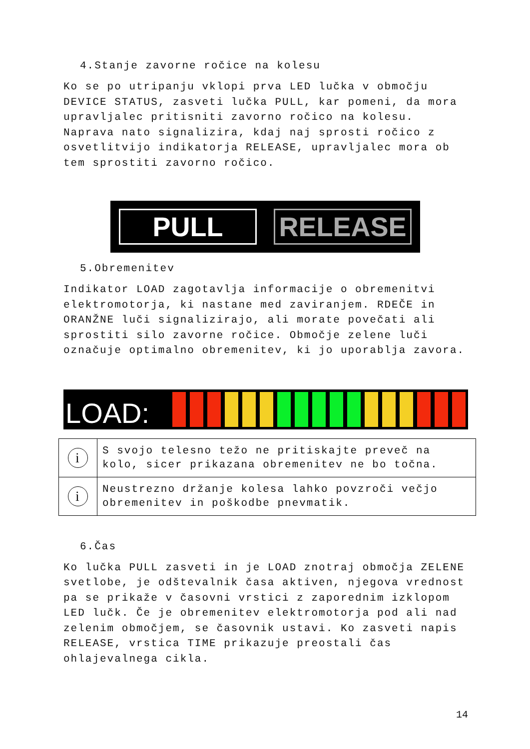4.Stanje zavorne ročice na kolesu
Ko se po utripanju vklopi prva LED lučka v območju DEVICE STATUS, zasveti lučka PULL, kar pomeni, da mora upravljalec pritisniti zavorno ročico na kolesu. Naprava nato signalizira, kdaj naj sprosti ročico z osvetlitvijo indikatorja RELEASE, upravljalec mora ob tem sprostiti zavorno ročico.
PULL RELEASE
5.Obremenitev
Indikator LOAD zagotavlja informacije o obremenitvi elektromotorja, ki nastane med zaviranjem. RDEČE in ORANŽNE luči signalizirajo, ali morate povečati ali sprostiti silo zavorne ročice. Območje zelene luči označuje optimalno obremenitev, ki jo uporablja zavora.
LOAD:
| i | S svojo telesno težo ne pritiskajte preveč na kolo, sicer prikazana obremenitev ne bo točna. |
| i | Neustrezno držanje kolesa lahko povzroči večjo obremenitev in poškodbe pnevmatik. |
6.Čas
Ko lučka PULL zasveti in je LOAD znotraj območja ZELENE svetlobe, je odštevalnik časa aktiven, njegova vrednost pa se prikaže v časovni vrstici z zaporednim izklopom LED lučk. Če je obremenitev elektromotorja pod ali nad zelenim območjem, se časovnik ustavi. Ko zasveti napis RELEASE, vrstica TIME prikazuje preostali čas ohlajevalnega cikla.
14